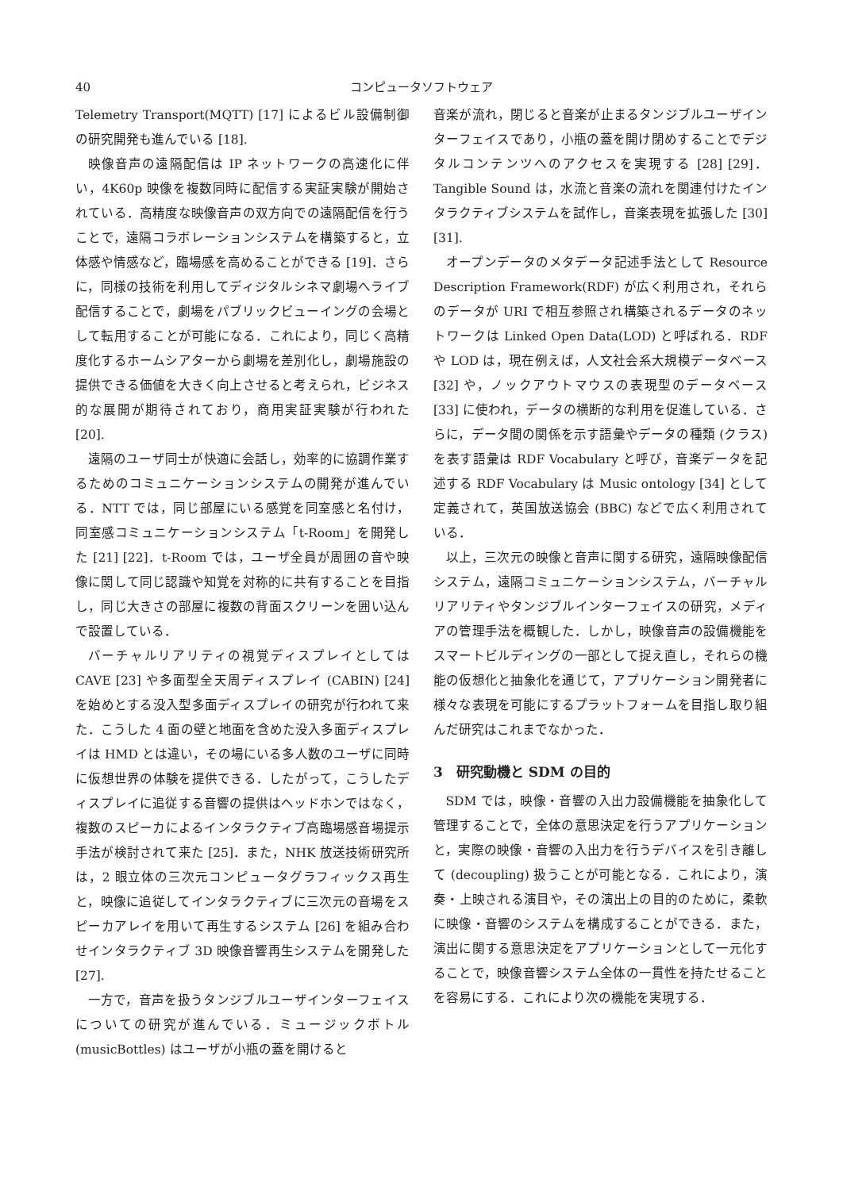40 コンピュータソフトウェア
Telemetry Transport(MQTT) [17] によるビル設備制御の研究開発も進んでいる [18].
映像音声の遠隔配信は IP ネットワークの高速化に伴い，4K60p 映像を複数同時に配信する実証実験が開始されている．高精度な映像音声の双方向での遠隔配信を行うことで，遠隔コラボレーションシステムを構築すると，立体感や情感など，臨場感を高めることができる [19]．さらに，同様の技術を利用してディジタルシネマ劇場へライブ配信することで，劇場をパブリックビューイングの会場として転用することが可能になる．これにより，同じく高精度化するホームシアターから劇場を差別化し，劇場施設の提供できる価値を大きく向上させると考えられ，ビジネス的な展開が期待されており，商用実証実験が行われた [20].
遠隔のユーザ同士が快適に会話し，効率的に協調作業するためのコミュニケーションシステムの開発が進んでいる．NTT では，同じ部屋にいる感覚を同室感と名付け，同室感コミュニケーションシステム「t-Room」を開発した [21] [22]．t-Room では，ユーザ全員が周囲の音や映像に関して同じ認識や知覚を対称的に共有することを目指し，同じ大きさの部屋に複数の背面スクリーンを囲い込んで設置している．
バーチャルリアリティの視覚ディスプレイとしては CAVE [23] や多面型全天周ディスプレイ (CABIN) [24] を始めとする没入型多面ディスプレイの研究が行われて来た．こうした 4 面の壁と地面を含めた没入多面ディスプレイは HMD とは違い，その場にいる多人数のユーザに同時に仮想世界の体験を提供できる．したがって，こうしたディスプレイに追従する音響の提供はヘッドホンではなく，複数のスピーカによるインタラクティブ高臨場感音場提示手法が検討されて来た [25]．また，NHK 放送技術研究所は，2 眼立体の三次元コンピュータグラフィックス再生と，映像に追従してインタラクティブに三次元の音場をスピーカアレイを用いて再生するシステム [26] を組み合わせインタラクティブ 3D 映像音響再生システムを開発した [27].
一方で，音声を扱うタンジブルユーザインターフェイスについての研究が進んでいる．ミュージックボトル (musicBottles) はユーザが小瓶の蓋を開けると
音楽が流れ，閉じると音楽が止まるタンジブルユーザインターフェイスであり，小瓶の蓋を開け閉めすることでデジタルコンテンツへのアクセスを実現する [28] [29]．Tangible Sound は，水流と音楽の流れを関連付けたインタラクティブシステムを試作し，音楽表現を拡張した [30] [31].
オープンデータのメタデータ記述手法として Resource Description Framework(RDF) が広く利用され，それらのデータが URI で相互参照され構築されるデータのネットワークは Linked Open Data(LOD) と呼ばれる．RDF や LOD は，現在例えば，人文社会系大規模データベース [32] や，ノックアウトマウスの表現型のデータベース [33] に使われ，データの横断的な利用を促進している．さらに，データ間の関係を示す語彙やデータの種類 (クラス) を表す語彙は RDF Vocabulary と呼び，音楽データを記述する RDF Vocabulary は Music ontology [34] として定義されて，英国放送協会 (BBC) などで広く利用されている．
以上，三次元の映像と音声に関する研究，遠隔映像配信システム，遠隔コミュニケーションシステム，バーチャルリアリティやタンジブルインターフェイスの研究，メディアの管理手法を概観した．しかし，映像音声の設備機能をスマートビルディングの一部として捉え直し，それらの機能の仮想化と抽象化を通じて，アプリケーション開発者に様々な表現を可能にするプラットフォームを目指し取り組んだ研究はこれまでなかった．
3　研究動機と SDM の目的
SDM では，映像・音響の入出力設備機能を抽象化して管理することで，全体の意思決定を行うアプリケーションと，実際の映像・音響の入出力を行うデバイスを引き離して (decoupling) 扱うことが可能となる．これにより，演奏・上映される演目や，その演出上の目的のために，柔軟に映像・音響のシステムを構成することができる．また，演出に関する意思決定をアプリケーションとして一元化することで，映像音響システム全体の一貫性を持たせることを容易にする．これにより次の機能を実現する．